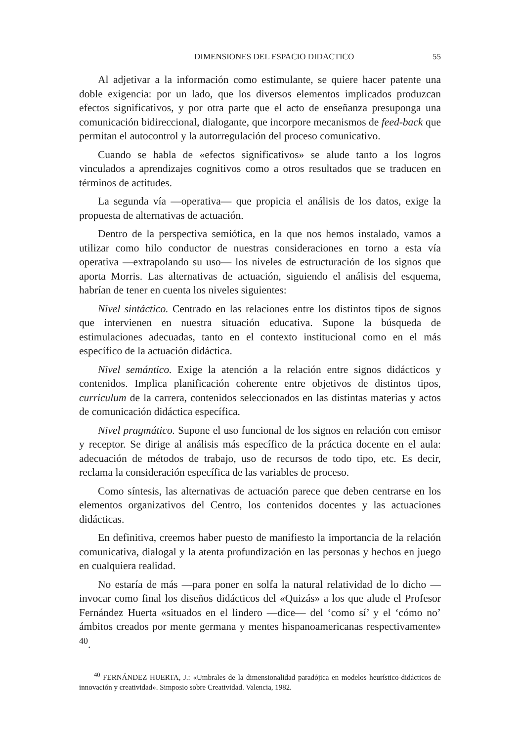DIMENSIONES DEL ESPACIO DIDACTICO 55
Al adjetivar a la información como estimulante, se quiere hacer patente una doble exigencia: por un lado, que los diversos elementos implicados produzcan efectos significativos, y por otra parte que el acto de enseñanza presuponga una comunicación bidireccional, dialogante, que incorpore mecanismos de feed-back que permitan el autocontrol y la autorregulación del proceso comunicativo.
Cuando se habla de «efectos significativos» se alude tanto a los logros vinculados a aprendizajes cognitivos como a otros resultados que se traducen en términos de actitudes.
La segunda vía —operativa— que propicia el análisis de los datos, exige la propuesta de alternativas de actuación.
Dentro de la perspectiva semiótica, en la que nos hemos instalado, vamos a utilizar como hilo conductor de nuestras consideraciones en torno a esta vía operativa —extrapolando su uso— los niveles de estructuración de los signos que aporta Morris. Las alternativas de actuación, siguiendo el análisis del esquema, habrían de tener en cuenta los niveles siguientes:
Nivel sintáctico. Centrado en las relaciones entre los distintos tipos de signos que intervienen en nuestra situación educativa. Supone la búsqueda de estimulaciones adecuadas, tanto en el contexto institucional como en el más específico de la actuación didáctica.
Nivel semántico. Exige la atención a la relación entre signos didácticos y contenidos. Implica planificación coherente entre objetivos de distintos tipos, curriculum de la carrera, contenidos seleccionados en las distintas materias y actos de comunicación didáctica específica.
Nivel pragmático. Supone el uso funcional de los signos en relación con emisor y receptor. Se dirige al análisis más específico de la práctica docente en el aula: adecuación de métodos de trabajo, uso de recursos de todo tipo, etc. Es decir, reclama la consideración específica de las variables de proceso.
Como síntesis, las alternativas de actuación parece que deben centrarse en los elementos organizativos del Centro, los contenidos docentes y las actuaciones didácticas.
En definitiva, creemos haber puesto de manifiesto la importancia de la relación comunicativa, dialogal y la atenta profundización en las personas y hechos en juego en cualquiera realidad.
No estaría de más —para poner en solfa la natural relatividad de lo dicho —invocar como final los diseños didácticos del «Quizás» a los que alude el Profesor Fernández Huerta «situados en el lindero —dice— del ‘como sí’ y el ‘cómo no’ ámbitos creados por mente germana y mentes hispanoamericanas respectivamente» <sup>40</sup>.
<sup>40</sup> FERNÁNDEZ HUERTA, J.: «Umbrales de la dimensionalidad paradójica en modelos heurístico-didácticos de innovación y creatividad». Simposio sobre Creatividad. Valencia, 1982.